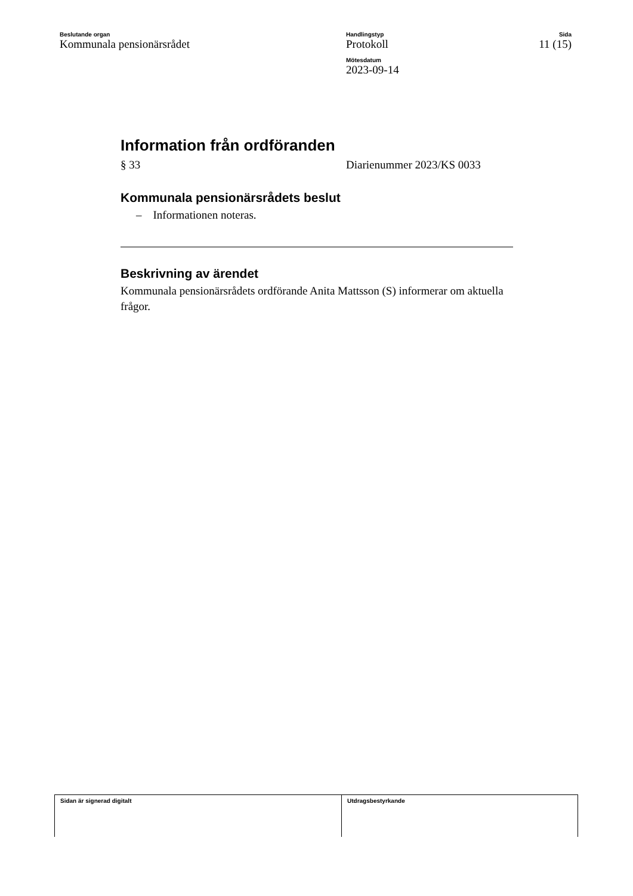Beslutande organ
Kommunala pensionärsrådet
Handlingstyp
Protokoll
Mötesdatum
2023-09-14
Sida
11 (15)
Information från ordföranden
§ 33 Diarienummer 2023/KS 0033
Kommunala pensionärsrådets beslut
– Informationen noteras.
Beskrivning av ärendet
Kommunala pensionärsrådets ordförande Anita Mattsson (S) informerar om aktuella frågor.
Sidan är signerad digitalt Utdragsbestyrkande